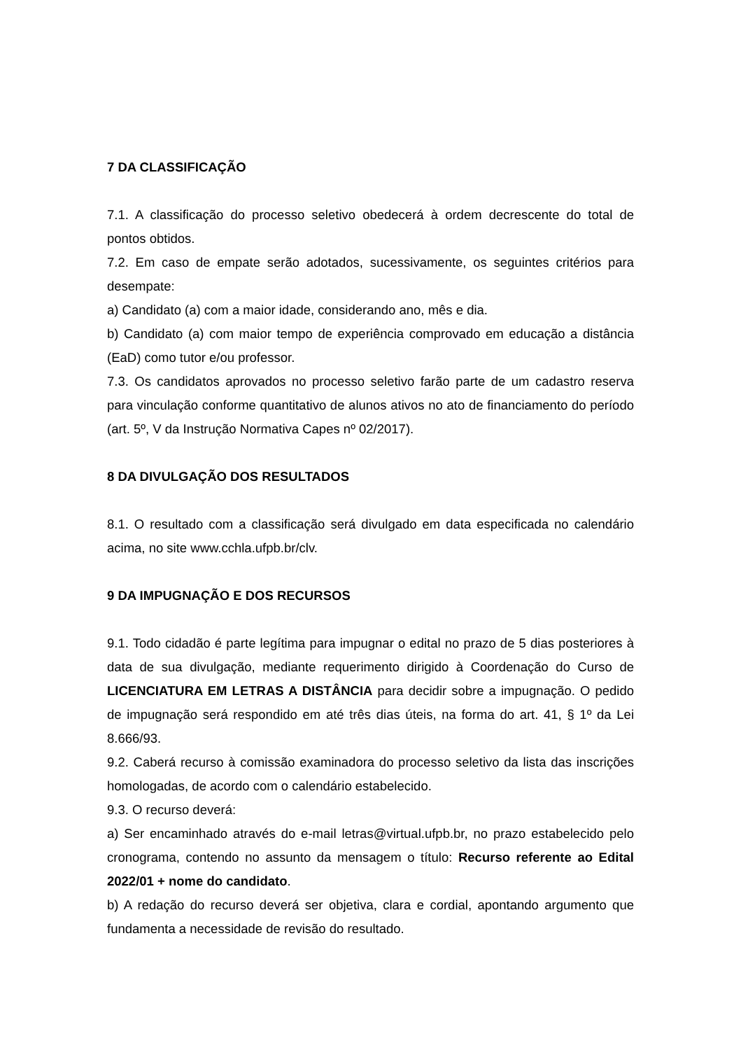7 DA CLASSIFICAÇÃO
7.1. A classificação do processo seletivo obedecerá à ordem decrescente do total de pontos obtidos.
7.2. Em caso de empate serão adotados, sucessivamente, os seguintes critérios para desempate:
a) Candidato (a) com a maior idade, considerando ano, mês e dia.
b) Candidato (a) com maior tempo de experiência comprovado em educação a distância (EaD) como tutor e/ou professor.
7.3. Os candidatos aprovados no processo seletivo farão parte de um cadastro reserva para vinculação conforme quantitativo de alunos ativos no ato de financiamento do período (art. 5º, V da Instrução Normativa Capes nº 02/2017).
8 DA DIVULGAÇÃO DOS RESULTADOS
8.1. O resultado com a classificação será divulgado em data especificada no calendário acima, no site www.cchla.ufpb.br/clv.
9 DA IMPUGNAÇÃO E DOS RECURSOS
9.1. Todo cidadão é parte legítima para impugnar o edital no prazo de 5 dias posteriores à data de sua divulgação, mediante requerimento dirigido à Coordenação do Curso de LICENCIATURA EM LETRAS A DISTÂNCIA para decidir sobre a impugnação. O pedido de impugnação será respondido em até três dias úteis, na forma do art. 41, § 1º da Lei 8.666/93.
9.2. Caberá recurso à comissão examinadora do processo seletivo da lista das inscrições homologadas, de acordo com o calendário estabelecido.
9.3. O recurso deverá:
a) Ser encaminhado através do e-mail letras@virtual.ufpb.br, no prazo estabelecido pelo cronograma, contendo no assunto da mensagem o título: Recurso referente ao Edital 2022/01 + nome do candidato.
b) A redação do recurso deverá ser objetiva, clara e cordial, apontando argumento que fundamenta a necessidade de revisão do resultado.